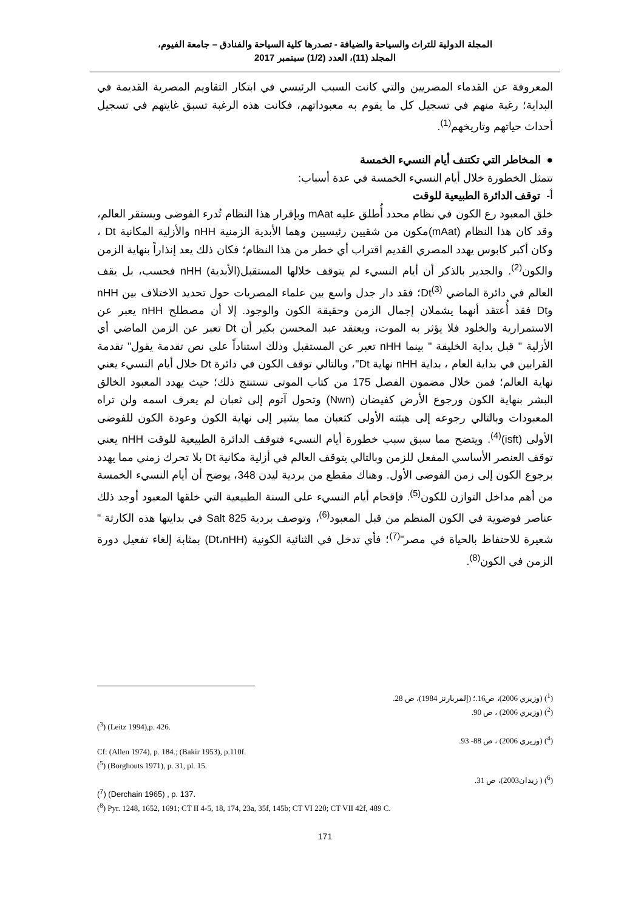المجلة الدولية للتراث والسياحة والضيافة - تصدرها كلية السياحة والفنادق – جامعة الفيوم،
المجلد (11)، العدد (1/2) سبتمبر 2017
المعروفة عن القدماء المصريين والتي كانت السبب الرئيسي في ابتكار التقاويم المصرية القديمة في البداية؛ رغبة منهم في تسجيل كل ما يقوم به معبوداتهم، فكانت هذه الرغبة تسبق غايتهم في تسجيل أحداث حياتهم وتاريخهم<sup>(1)</sup>.
● المخاطر التي تكتنف أيام النسيء الخمسة
تتمثل الخطورة خلال أيام النسيء الخمسة في عدة أسباب:
أ- توقف الدائرة الطبيعية للوقت
خلق المعبود رع الكون في نظام محدد أُطلق عليه mAat وبإقرار هذا النظام تُدرء الفوضى ويستقر العالم، وقد كان هذا النظام (mAat)مكون من شقيين رئيسيين وهما الأبدية الزمنية nHH والأزلية المكانية Dt ، وكان أكبر كابوس يهدد المصري القديم اقتراب أي خطر من هذا النظام؛ فكان ذلك يعد إنذاراً بنهاية الزمن والكون<sup>(2)</sup>. والجدير بالذكر أن أيام النسيء لم يتوقف خلالها المستقبل(الأبدية) nHH فحسب، بل يقف العالم في دائرة الماضي Dt<sup>(3)</sup>؛ فقد دار جدل واسع بين علماء المصريات حول تحديد الاختلاف بين nHH وDt فقد أُعتقد أنهما يشملان إجمال الزمن وحقيقة الكون والوجود. إلا أن مصطلح nHH يعبر عن الاستمرارية والخلود فلا يؤثر به الموت، ويعتقد عبد المحسن بكير أن Dt تعبر عن الزمن الماضي أي الأزلية " قبل بداية الخليقة " بينما nHH تعبر عن المستقبل وذلك استناداً على نص تقدمة يقول" تقدمة القرابين في بداية العام ، بداية nHH نهاية Dt"، وبالتالي توقف الكون في دائرة Dt خلال أيام النسيء يعني نهاية العالم؛ فمن خلال مضمون الفصل 175 من كتاب الموتى نستنتج ذلك؛ حيث يهدد المعبود الخالق البشر بنهاية الكون ورجوع الأرض كفيضان (Nwn) وتحول آتوم إلى ثعبان لم يعرف اسمه ولن تراه المعبودات وبالتالي رجوعه إلى هيئته الأولى كثعبان مما يشير إلى نهاية الكون وعودة الكون للفوضى الأولى (isft)<sup>(4)</sup>. ويتضح مما سبق سبب خطورة أيام النسيء فتوقف الدائرة الطبيعية للوقت nHH يعني توقف العنصر الأساسي المفعل للزمن وبالتالي يتوقف العالم في أزلية مكانية Dt بلا تحرك زمني مما يهدد برجوع الكون إلى زمن الفوضى الأول. وهناك مقطع من بردية ليدن 348، يوضح أن أيام النسيء الخمسة من أهم مداخل التوازن للكون<sup>(5)</sup>. فإقحام أيام النسيء على السنة الطبيعية التي خلقها المعبود أوجد ذلك عناصر فوضوية في الكون المنظم من قبل المعبود<sup>(6)</sup>، وتوصف بردية Salt 825 في بدايتها هذه الكارثة " شعيرة للاحتفاظ بالحياة في مصر"<sup>(7)</sup>؛ فأي تدخل في الثنائية الكونية (Dt،nHH) بمثابة إلغاء تفعيل دورة الزمن في الكون<sup>(8)</sup>.
(<sup>1</sup>) (وزيري 2006)، ص16.؛ (إلمربارنز 1984)، ص 28.
(<sup>2</sup>) (وزيري 2006) ، ص 90.
(<sup>3</sup>) (Leitz 1994),p. 426.
(<sup>4</sup>) (وزيري 2006) ، ص 88- 93.
Cf: (Allen 1974), p. 184.; (Bakir 1953), p.110f.
(<sup>5</sup>) (Borghouts 1971), p. 31, pl. 15.
(<sup>6</sup>) ( زيدان2003)، ص 31.
(<sup>7</sup>) (Derchain 1965) , p. 137.
(<sup>8</sup>) Pyr. 1248, 1652, 1691; CT II 4-5, 18, 174, 23a, 35f, 145b; CT VI 220; CT VII 42f, 489 C.
171